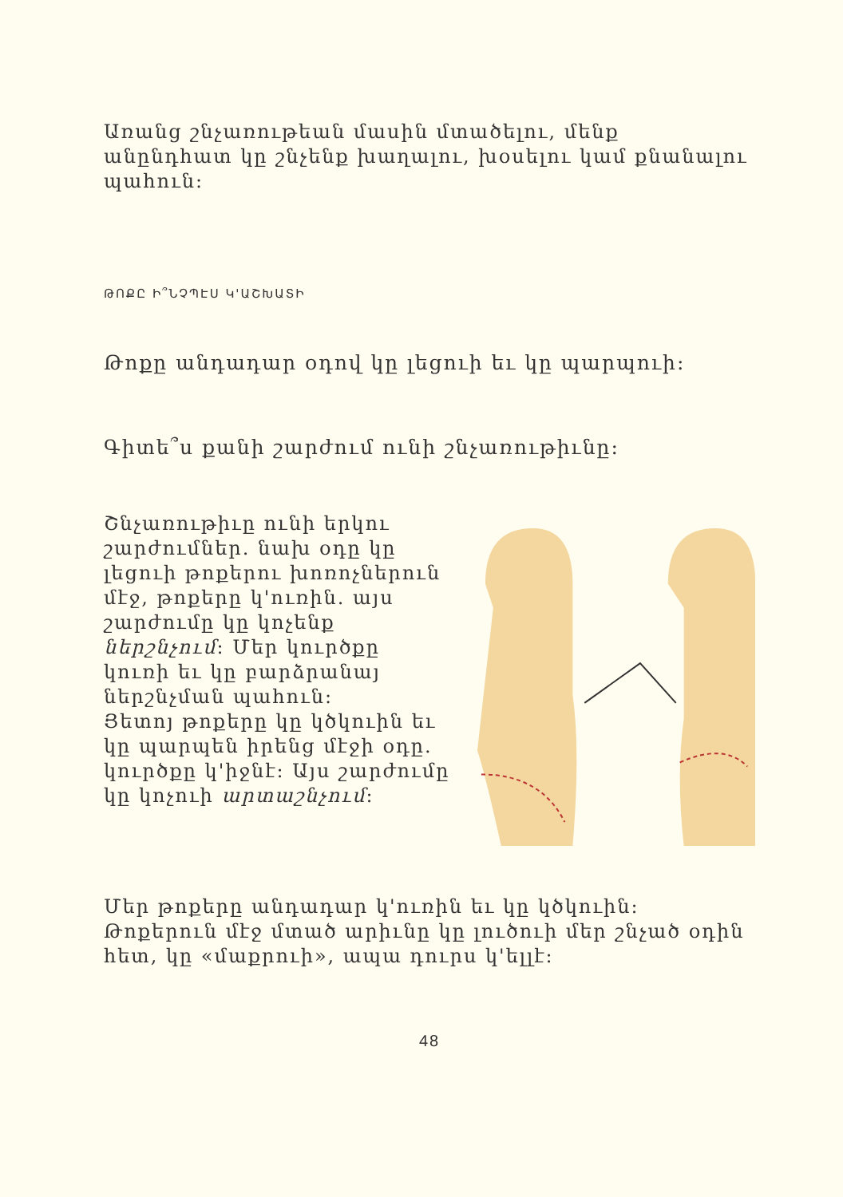Առանց շնչառութեան մասին մտածելու, մենք անընդհատ կը շնչենք խաղալու, խօսելու կամ քնանալու պահուն:
ԹՈՔԸ Ի՞ՆՉՊԷՍ Կ'ԱՇԽԱՏԻ
Թոքը անդադար օդով կը լեցուի եւ կը պարպուի:
Գիտե՞ս քանի շարժում ունի շնչառութիւնը:
Շնչառութիւը ունի երկու շարժումներ. նախ օդը կը լեցուի թոքերու խոռոչներուն մէջ, թոքերը կ'ուռին. այս շարժումը կը կոչենք ներշնչում: Մեր կուրծքը կուռի եւ կը բարձրանայ ներշնչման պահուն:
Յետոյ թոքերը կը կծկուին եւ կը պարպեն իրենց մէջի օդը. կուրծքը կ'իջնէ: Այս շարժումը կը կոչուի արտաշնչում:
Մեր թոքերը անդադար կ'ուռին եւ կը կծկուին: Թոքերուն մէջ մտած արիւնը կը լուծուի մեր շնչած օդին հետ, կը «մաքրուի», ապա դուրս կ'ելլէ:
48